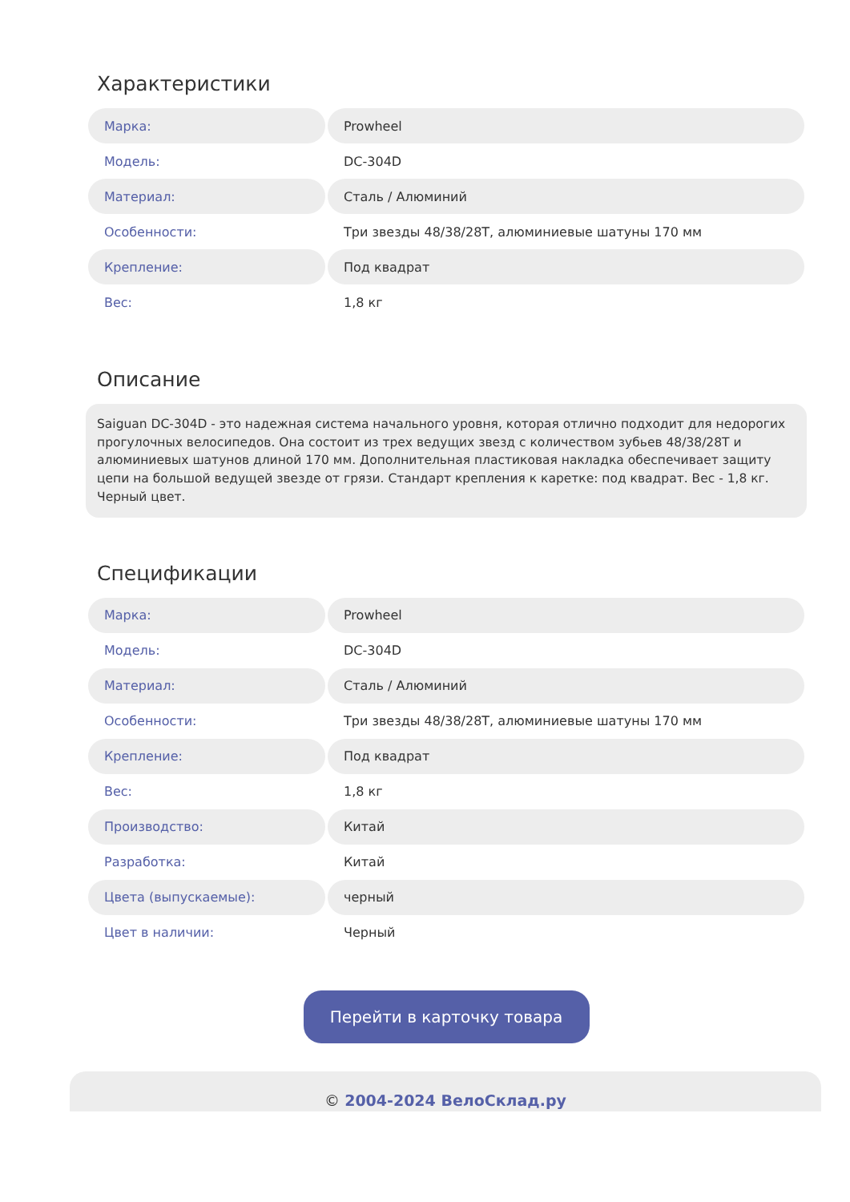Характеристики
| Марка: | Prowheel |
| Модель: | DC-304D |
| Материал: | Сталь / Алюминий |
| Особенности: | Три звезды 48/38/28T, алюминиевые шатуны 170 мм |
| Крепление: | Под квадрат |
| Вес: | 1,8 кг |
Описание
Saiguan DC-304D - это надежная система начального уровня, которая отлично подходит для недорогих прогулочных велосипедов. Она состоит из трех ведущих звезд с количеством зубьев 48/38/28T и алюминиевых шатунов длиной 170 мм. Дополнительная пластиковая накладка обеспечивает защиту цепи на большой ведущей звезде от грязи. Стандарт крепления к каретке: под квадрат. Вес - 1,8 кг. Черный цвет.
Спецификации
| Марка: | Prowheel |
| Модель: | DC-304D |
| Материал: | Сталь / Алюминий |
| Особенности: | Три звезды 48/38/28T, алюминиевые шатуны 170 мм |
| Крепление: | Под квадрат |
| Вес: | 1,8 кг |
| Производство: | Китай |
| Разработка: | Китай |
| Цвета (выпускаемые): | черный |
| Цвет в наличии: | Черный |
Перейти в карточку товара
© 2004-2024 ВелоСклад.ру